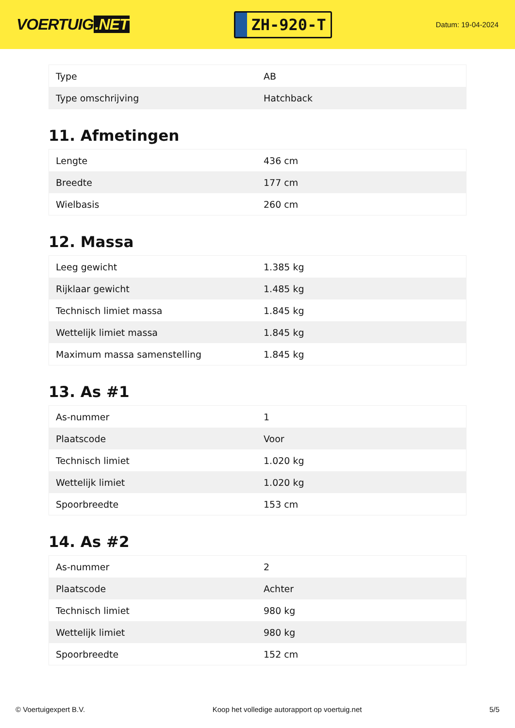VOERTUIG.NET
ZH-920-T
Datum: 19-04-2024
| Type | AB |
| Type omschrijving | Hatchback |
11. Afmetingen
| Lengte | 436 cm |
| Breedte | 177 cm |
| Wielbasis | 260 cm |
12. Massa
| Leeg gewicht | 1.385 kg |
| Rijklaar gewicht | 1.485 kg |
| Technisch limiet massa | 1.845 kg |
| Wettelijk limiet massa | 1.845 kg |
| Maximum massa samenstelling | 1.845 kg |
13. As #1
| As-nummer | 1 |
| Plaatscode | Voor |
| Technisch limiet | 1.020 kg |
| Wettelijk limiet | 1.020 kg |
| Spoorbreedte | 153 cm |
14. As #2
| As-nummer | 2 |
| Plaatscode | Achter |
| Technisch limiet | 980 kg |
| Wettelijk limiet | 980 kg |
| Spoorbreedte | 152 cm |
© Voertuigexpert B.V. Koop het volledige autorapport op voertuig.net 5/5